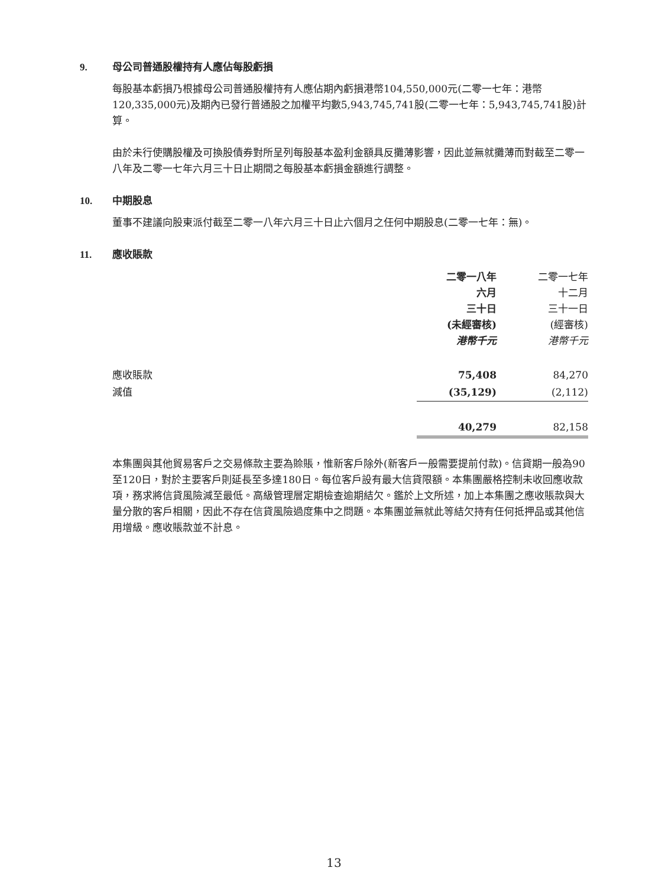9. 母公司普通股權持有人應佔每股虧損
每股基本虧損乃根據母公司普通股權持有人應佔期內虧損港幣104,550,000元(二零一七年：港幣120,335,000元)及期內已發行普通股之加權平均數5,943,745,741股(二零一七年：5,943,745,741股)計算。
由於未行使購股權及可換股債券對所呈列每股基本盈利金額具反攤薄影響，因此並無就攤薄而對截至二零一八年及二零一七年六月三十日止期間之每股基本虧損金額進行調整。
10. 中期股息
董事不建議向股東派付截至二零一八年六月三十日止六個月之任何中期股息(二零一七年：無)。
11. 應收賬款
| | 二零一八年 六月 三十日 (未經審核) 港幣千元 | 二零一七年 十二月 三十一日 (經審核) 港幣千元 |
| --- | --- | --- |
| 應收賬款 | 75,408 | 84,270 |
| 減值 | (35,129) | (2,112) |
| | 40,279 | 82,158 |
本集團與其他貿易客戶之交易條款主要為賒賬，惟新客戶除外(新客戶一般需要提前付款)。信貸期一般為90至120日，對於主要客戶則延長至多達180日。每位客戶設有最大信貸限額。本集團嚴格控制未收回應收款項，務求將信貸風險減至最低。高級管理層定期檢查逾期結欠。鑑於上文所述，加上本集團之應收賬款與大量分散的客戶相關，因此不存在信貸風險過度集中之問題。本集團並無就此等結欠持有任何抵押品或其他信用增級。應收賬款並不計息。
13